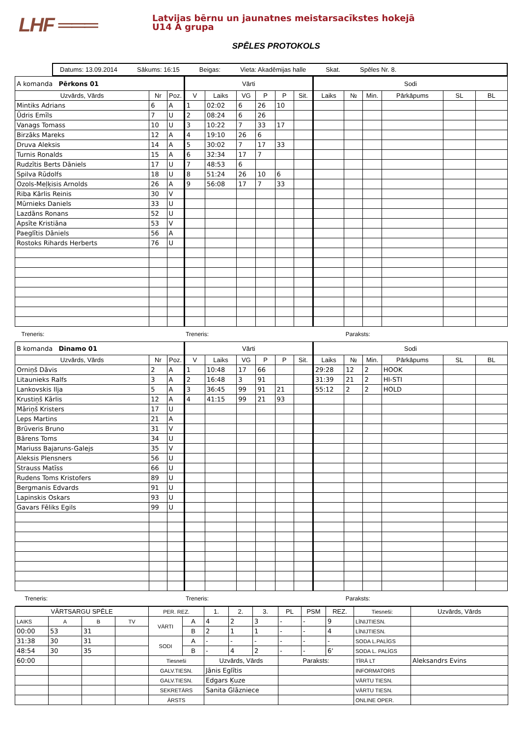LHF ═══
Latvijas bērnu un jaunatnes meistarsacīkstes hokejā
U14 A grupa
SPĒLES PROTOKOLS
Datums: 13.09.2014 Sākums: 16:15 Beigas: Vieta: Akadēmijas halle Skat. Spēles Nr. 8.
| A komanda Pērkons 01 | | | Vārti | | | | | | Sodi | | | | | |
| Uzvārds, Vārds | Nr | Poz. | V | Laiks | VG | P | P | Sit. | Laiks | № | Min. | Pārkāpums | SL | BL |
| Mintiks Adrians | 6 | A | 1 | 02:02 | 6 | 26 | 10 | | | | | | | |
| Ūdris Emīls | 7 | U | 2 | 08:24 | 6 | 26 | | | | | | | | |
| Vanags Tomass | 10 | U | 3 | 10:22 | 7 | 33 | 17 | | | | | | | |
| Birzāks Mareks | 12 | A | 4 | 19:10 | 26 | 6 | | | | | | | | |
| Druva Aleksis | 14 | A | 5 | 30:02 | 7 | 17 | 33 | | | | | | | |
| Turnis Ronalds | 15 | A | 6 | 32:34 | 17 | 7 | | | | | | | | |
| Rudzītis Berts Dāniels | 17 | U | 7 | 48:53 | 6 | | | | | | | | | |
| Spilva Rūdolfs | 18 | U | 8 | 51:24 | 26 | 10 | 6 | | | | | | | |
| Ozols-Meļķisis Arnolds | 26 | A | 9 | 56:08 | 17 | 7 | 33 | | | | | | | |
| Riba Kārlis Reinis | 30 | V | | | | | | | | | | | | |
| Mūrnieks Daniels | 33 | U | | | | | | | | | | | | |
| Lazdāns Ronans | 52 | U | | | | | | | | | | | | |
| Apsīte Kristiāna | 53 | V | | | | | | | | | | | | |
| Paeglītis Dāniels | 56 | A | | | | | | | | | | | | |
| Rostoks Rihards Herberts | 76 | U | | | | | | | | | | | | |
| Treneris: | | | Treneris: | | | | | | | Paraksts: | | | | |
| B komanda Dinamo 01 | | | Vārti | | | | | | Sodi | | | | | |
| Uzvārds, Vārds | Nr | Poz. | V | Laiks | VG | P | P | Sit. | Laiks | № | Min. | Pārkāpums | SL | BL |
| Orniņš Dāvis | 2 | A | 1 | 10:48 | 17 | 66 | | | 29:28 | 12 | 2 | HOOK | | |
| Litaunieks Ralfs | 3 | A | 2 | 16:48 | 3 | 91 | | | 31:39 | 21 | 2 | HI-STI | | |
| Lankovskis Ilja | 5 | A | 3 | 36:45 | 99 | 91 | 21 | | 55:12 | 2 | 2 | HOLD | | |
| Krustiņš Kārlis | 12 | A | 4 | 41:15 | 99 | 21 | 93 | | | | | | | |
| Māriņš Kristers | 17 | U | | | | | | | | | | | | |
| Leps Martins | 21 | A | | | | | | | | | | | | |
| Brūveris Bruno | 31 | V | | | | | | | | | | | | |
| Bārens Toms | 34 | U | | | | | | | | | | | | |
| Mariuss Bajaruns-Galejs | 35 | V | | | | | | | | | | | | |
| Aleksis Plensners | 56 | U | | | | | | | | | | | | |
| Strauss Matīss | 66 | U | | | | | | | | | | | | |
| Rudens Toms Kristofers | 89 | U | | | | | | | | | | | | |
| Bergmanis Edvards | 91 | U | | | | | | | | | | | | |
| Lapinskis Oskars | 93 | U | | | | | | | | | | | | |
| Gavars Fēliks Egils | 99 | U | | | | | | | | | | | | |
| Treneris: | | | Treneris: | | | | | | | Paraksts: | | | | |
| VĀRTSARGU SPĒLE | | | | PER. REZ. | | 1. | 2. | 3. | PL | PSM | REZ. | Tiesneši: | Uzvārds, Vārds |
| --- | --- | --- | --- | --- | --- | --- | --- | --- | --- | --- | --- | --- | --- |
| LAIKS | A | B | TV | VĀRTI | A | 4 | 2 | 3 | - | - | 9 | LĪNIJTIESN. | |
| 00:00 | 53 | 31 | | | B | 2 | 1 | 1 | - | - | 4 | LĪNIJTIESN. | |
| 31:38 | 30 | 31 | | SODI | A | - | - | - | - | - | - | SODA L.PALĪGS | |
| 48:54 | 30 | 35 | | | B | - | 4 | 2 | - | - | 6' | SODA L. PALĪGS | |
| 60:00 | | | | Tiesneši | | Uzvārds, Vārds | | | Paraksts: | | | TĪRĀ LT | Aleksandrs Evins |
| | | | | GALV.TIESN. | | Jānis Eglītis | | | | | | INFORMATORS | |
| | | | | GALV.TIESN. | | Edgars Ķuze | | | | | | VĀRTU TIESN. | |
| | | | | SEKRETĀRS | | Sanita Glāzniece | | | | | | VĀRTU TIESN. | |
| | | | | ĀRSTS | | | | | | | | ONLINE OPER. | |